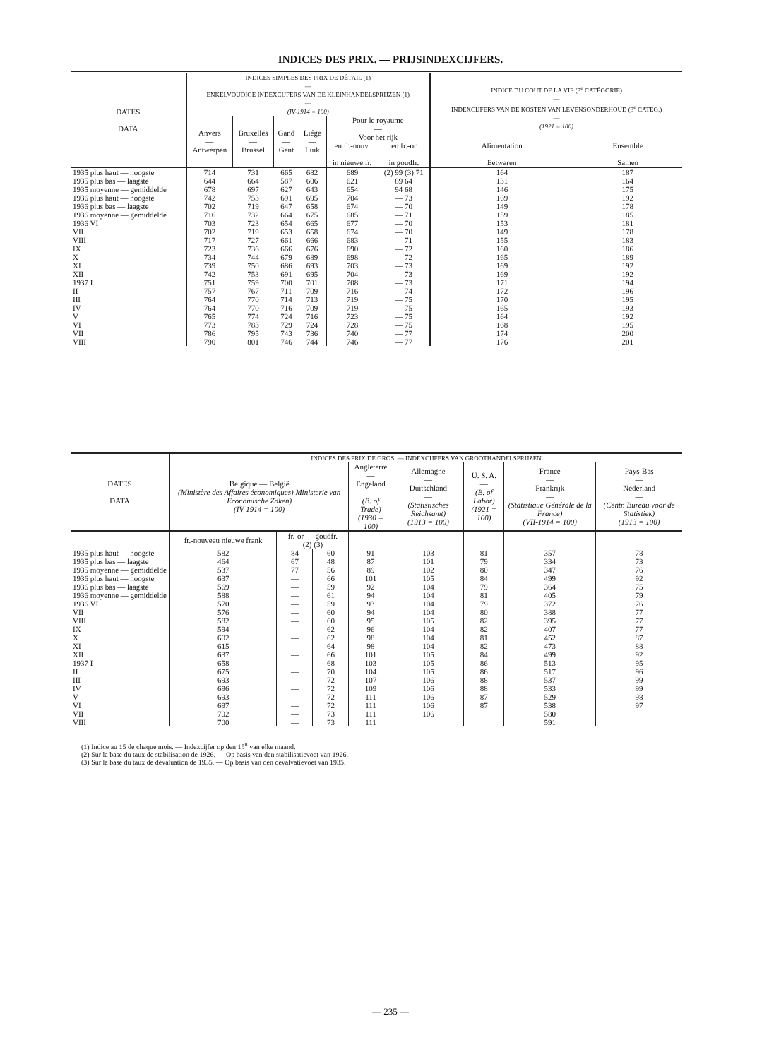INDICES DES PRIX. — PRIJSINDEXCIJFERS.
| DATES — DATA | INDICES SIMPLES DES PRIX DE DÉTAIL (1) — ENKELVOUDIGE INDEXCIJFERS VAN DE KLEINHANDELSPRIJZEN (1) — (IV-1914 = 100) | | | | | | INDICE DU COUT DE LA VIE (3<sup>e</sup> CATÉGORIE) — INDEXCIJFERS VAN DE KOSTEN VAN LEVENSONDERHOUD (3<sup>e</sup> CATEG.) — (1921 = 100) | |
| --- | --- | --- | --- | --- | --- | --- | --- | --- |
| | Anvers — Antwerpen | Bruxelles — Brussel | Gand — Gent | Liége — Luik | Pour le royaume — Voor het rijk | | | |
| | | | | | en fr.-nouv. — in nieuwe fr. | en fr.-or — in goudfr. | Alimentation — Eetwaren | Ensemble — Samen |
| 1935 plus haut — hoogste | 714 | 731 | 665 | 682 | 689 | (2) 99 (3) 71 | 164 | 187 |
| 1935 plus bas — laagste | 644 | 664 | 587 | 606 | 621 | 89 64 | 131 | 164 |
| 1935 moyenne — gemiddelde | 678 | 697 | 627 | 643 | 654 | 94 68 | 146 | 175 |
| 1936 plus haut — hoogste | 742 | 753 | 691 | 695 | 704 | — 73 | 169 | 192 |
| 1936 plus bas — laagste | 702 | 719 | 647 | 658 | 674 | — 70 | 149 | 178 |
| 1936 moyenne — gemiddelde | 716 | 732 | 664 | 675 | 685 | — 71 | 159 | 185 |
| 1936 VI | 703 | 723 | 654 | 665 | 677 | — 70 | 153 | 181 |
| VII | 702 | 719 | 653 | 658 | 674 | — 70 | 149 | 178 |
| VIII | 717 | 727 | 661 | 666 | 683 | — 71 | 155 | 183 |
| IX | 723 | 736 | 666 | 676 | 690 | — 72 | 160 | 186 |
| X | 734 | 744 | 679 | 689 | 698 | — 72 | 165 | 189 |
| XI | 739 | 750 | 686 | 693 | 703 | — 73 | 169 | 192 |
| XII | 742 | 753 | 691 | 695 | 704 | — 73 | 169 | 192 |
| 1937 I | 751 | 759 | 700 | 701 | 708 | — 73 | 171 | 194 |
| II | 757 | 767 | 711 | 709 | 716 | — 74 | 172 | 196 |
| III | 764 | 770 | 714 | 713 | 719 | — 75 | 170 | 195 |
| IV | 764 | 770 | 716 | 709 | 719 | — 75 | 165 | 193 |
| V | 765 | 774 | 724 | 716 | 723 | — 75 | 164 | 192 |
| VI | 773 | 783 | 729 | 724 | 728 | — 75 | 168 | 195 |
| VII | 786 | 795 | 743 | 736 | 740 | — 77 | 174 | 200 |
| VIII | 790 | 801 | 746 | 744 | 746 | — 77 | 176 | 201 |
| DATES — DATA | INDICES DES PRIX DE GROS. — INDEXCIJFERS VAN GROOTHANDELSPRIJZEN | | | | | | | |
| --- | --- | --- | --- | --- | --- | --- | --- | --- |
| | Belgique — België (Ministère des Affaires économiques) Ministerie van Economische Zaken) (IV-1914 = 100) | | | Angleterre — Engeland — (B. of Trade) (1930 = 100) | Allemagne — Duitschland — (Statistisches Reichsamt) (1913 = 100) | U. S. A. — (B. of Labor) (1921 = 100) | France — Frankrijk — (Statistique Générale de la France) (VII-1914 = 100) | Pays-Bas — Nederland — (Centr. Bureau voor de Statistiek) (1913 = 100) |
| | fr.-nouveau nieuwe frank | fr.-or — goudfr. (2) (3) | | | | | | |
| 1935 plus haut — hoogste | 582 | 84 | 60 | 91 | 103 | 81 | 357 | 78 |
| 1935 plus bas — laagste | 464 | 67 | 48 | 87 | 101 | 79 | 334 | 73 |
| 1935 moyenne — gemiddelde | 537 | 77 | 56 | 89 | 102 | 80 | 347 | 76 |
| 1936 plus haut — hoogste | 637 | — | 66 | 101 | 105 | 84 | 499 | 92 |
| 1936 plus bas — laagste | 569 | — | 59 | 92 | 104 | 79 | 364 | 75 |
| 1936 moyenne — gemiddelde | 588 | — | 61 | 94 | 104 | 81 | 405 | 79 |
| 1936 VI | 570 | — | 59 | 93 | 104 | 79 | 372 | 76 |
| VII | 576 | — | 60 | 94 | 104 | 80 | 388 | 77 |
| VIII | 582 | — | 60 | 95 | 105 | 82 | 395 | 77 |
| IX | 594 | — | 62 | 96 | 104 | 82 | 407 | 77 |
| X | 602 | — | 62 | 98 | 104 | 81 | 452 | 87 |
| XI | 615 | — | 64 | 98 | 104 | 82 | 473 | 88 |
| XII | 637 | — | 66 | 101 | 105 | 84 | 499 | 92 |
| 1937 I | 658 | — | 68 | 103 | 105 | 86 | 513 | 95 |
| II | 675 | — | 70 | 104 | 105 | 86 | 517 | 96 |
| III | 693 | — | 72 | 107 | 106 | 88 | 537 | 99 |
| IV | 696 | — | 72 | 109 | 106 | 88 | 533 | 99 |
| V | 693 | — | 72 | 111 | 106 | 87 | 529 | 98 |
| VI | 697 | — | 72 | 111 | 106 | 87 | 538 | 97 |
| VII | 702 | — | 73 | 111 | 106 | | 580 | |
| VIII | 700 | — | 73 | 111 | | | 591 | |
(1) Indice au 15 de chaque mois. — Indexcijfer op den 15<sup>n</sup> van elke maand.
(2) Sur la base du taux de stabilisation de 1926. — Op basis van den stabilisatievoet van 1926.
(3) Sur la base du taux de dévaluation de 1935. — Op basis van den devalvatievoet van 1935.
— 235 —